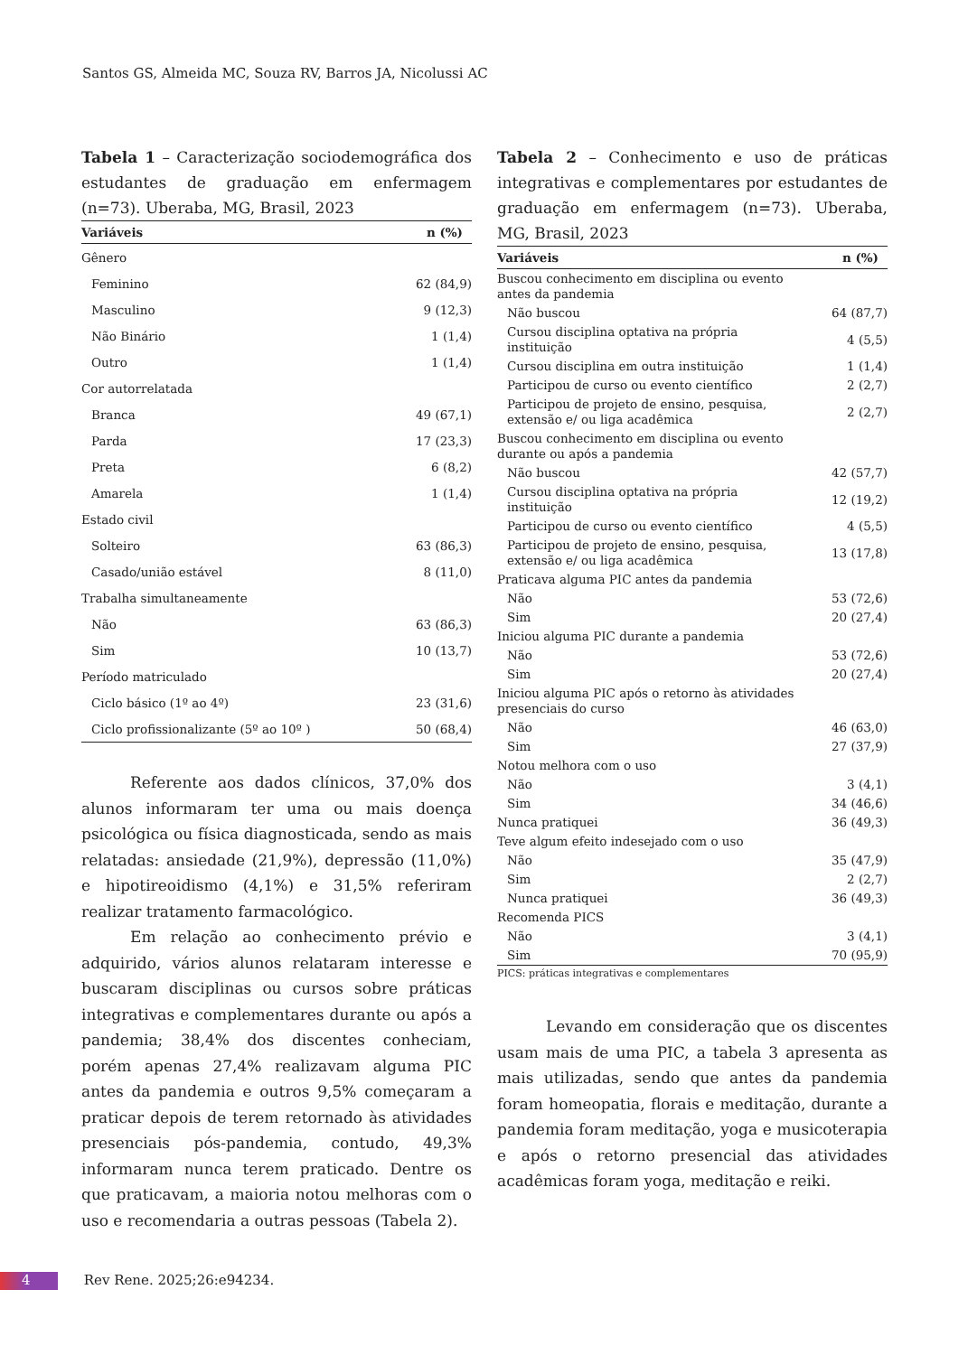Santos GS, Almeida MC, Souza RV, Barros JA, Nicolussi AC
Tabela 1 – Caracterização sociodemográfica dos estudantes de graduação em enfermagem (n=73). Uberaba, MG, Brasil, 2023
| Variáveis | n (%) |
| --- | --- |
| Gênero | |
| Feminino | 62 (84,9) |
| Masculino | 9 (12,3) |
| Não Binário | 1 (1,4) |
| Outro | 1 (1,4) |
| Cor autorrelatada | |
| Branca | 49 (67,1) |
| Parda | 17 (23,3) |
| Preta | 6 (8,2) |
| Amarela | 1 (1,4) |
| Estado civil | |
| Solteiro | 63 (86,3) |
| Casado/união estável | 8 (11,0) |
| Trabalha simultaneamente | |
| Não | 63 (86,3) |
| Sim | 10 (13,7) |
| Período matriculado | |
| Ciclo básico (1º ao 4º) | 23 (31,6) |
| Ciclo profissionalizante (5º ao 10º ) | 50 (68,4) |
Referente aos dados clínicos, 37,0% dos alunos informaram ter uma ou mais doença psicológica ou física diagnosticada, sendo as mais relatadas: ansiedade (21,9%), depressão (11,0%) e hipotireoidismo (4,1%) e 31,5% referiram realizar tratamento farmacológico.
Em relação ao conhecimento prévio e adquirido, vários alunos relataram interesse e buscaram disciplinas ou cursos sobre práticas integrativas e complementares durante ou após a pandemia; 38,4% dos discentes conheciam, porém apenas 27,4% realizavam alguma PIC antes da pandemia e outros 9,5% começaram a praticar depois de terem retornado às atividades presenciais pós-pandemia, contudo, 49,3% informaram nunca terem praticado. Dentre os que praticavam, a maioria notou melhoras com o uso e recomendaria a outras pessoas (Tabela 2).
Tabela 2 – Conhecimento e uso de práticas integrativas e complementares por estudantes de graduação em enfermagem (n=73). Uberaba, MG, Brasil, 2023
| Variáveis | n (%) |
| --- | --- |
| Buscou conhecimento em disciplina ou evento antes da pandemia | |
| Não buscou | 64 (87,7) |
| Cursou disciplina optativa na própria instituição | 4 (5,5) |
| Cursou disciplina em outra instituição | 1 (1,4) |
| Participou de curso ou evento científico | 2 (2,7) |
| Participou de projeto de ensino, pesquisa, extensão e/ ou liga acadêmica | 2 (2,7) |
| Buscou conhecimento em disciplina ou evento durante ou após a pandemia | |
| Não buscou | 42 (57,7) |
| Cursou disciplina optativa na própria instituição | 12 (19,2) |
| Participou de curso ou evento científico | 4 (5,5) |
| Participou de projeto de ensino, pesquisa, extensão e/ ou liga acadêmica | 13 (17,8) |
| Praticava alguma PIC antes da pandemia | |
| Não | 53 (72,6) |
| Sim | 20 (27,4) |
| Iniciou alguma PIC durante a pandemia | |
| Não | 53 (72,6) |
| Sim | 20 (27,4) |
| Iniciou alguma PIC após o retorno às atividades presenciais do curso | |
| Não | 46 (63,0) |
| Sim | 27 (37,9) |
| Notou melhora com o uso | |
| Não | 3 (4,1) |
| Sim | 34 (46,6) |
| Nunca pratiquei | 36 (49,3) |
| Teve algum efeito indesejado com o uso | |
| Não | 35 (47,9) |
| Sim | 2 (2,7) |
| Nunca pratiquei | 36 (49,3) |
| Recomenda PICS | |
| Não | 3 (4,1) |
| Sim | 70 (95,9) |
PICS: práticas integrativas e complementares
Levando em consideração que os discentes usam mais de uma PIC, a tabela 3 apresenta as mais utilizadas, sendo que antes da pandemia foram homeopatia, florais e meditação, durante a pandemia foram meditação, yoga e musicoterapia e após o retorno presencial das atividades acadêmicas foram yoga, meditação e reiki.
4 Rev Rene. 2025;26:e94234.